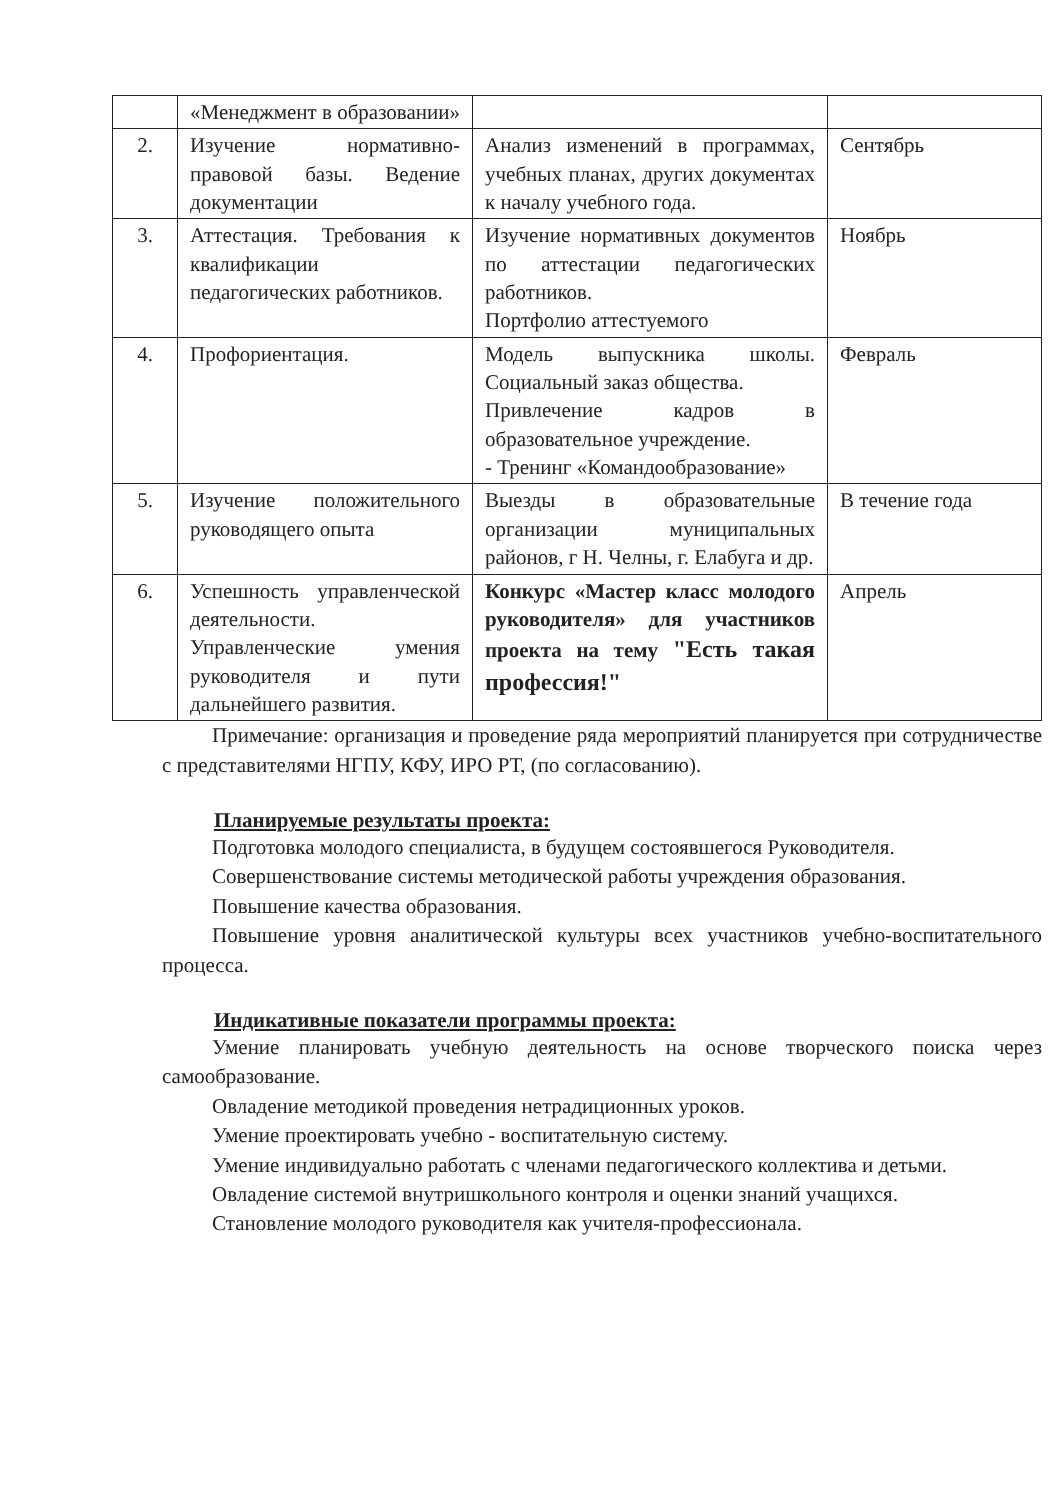| | «Менеджмент в образовании» | | |
| 2. | Изучение нормативно-правовой базы. Ведение документации | Анализ изменений в программах, учебных планах, других документах к началу учебного года. | Сентябрь |
| 3. | Аттестация. Требования к квалификации педагогических работников. | Изучение нормативных документов по аттестации педагогических работников. Портфолио аттестуемого | Ноябрь |
| 4. | Профориентация. | Модель выпускника школы. Социальный заказ общества. Привлечение кадров в образовательное учреждение. - Тренинг «Командообразование» | Февраль |
| 5. | Изучение положительного руководящего опыта | Выезды в образовательные организации муниципальных районов, г Н. Челны, г. Елабуга и др. | В течение года |
| 6. | Успешность управленческой деятельности. Управленческие умения руководителя и пути дальнейшего развития. | Конкурс «Мастер класс молодого руководителя» для участников проекта на тему "Есть такая профессия!" | Апрель |
Примечание: организация и проведение ряда мероприятий планируется при сотрудничестве с представителями НГПУ, КФУ, ИРО РТ, (по согласованию).
Планируемые результаты проекта:
Подготовка молодого специалиста, в будущем состоявшегося Руководителя.
Совершенствование системы методической работы учреждения образования.
Повышение качества образования.
Повышение уровня аналитической культуры всех участников учебно-воспитательного процесса.
Индикативные показатели программы проекта:
Умение планировать учебную деятельность на основе творческого поиска через самообразование.
Овладение методикой проведения нетрадиционных уроков.
Умение проектировать учебно - воспитательную систему.
Умение индивидуально работать с членами педагогического коллектива и детьми.
Овладение системой внутришкольного контроля и оценки знаний учащихся.
Становление молодого руководителя как учителя-профессионала.